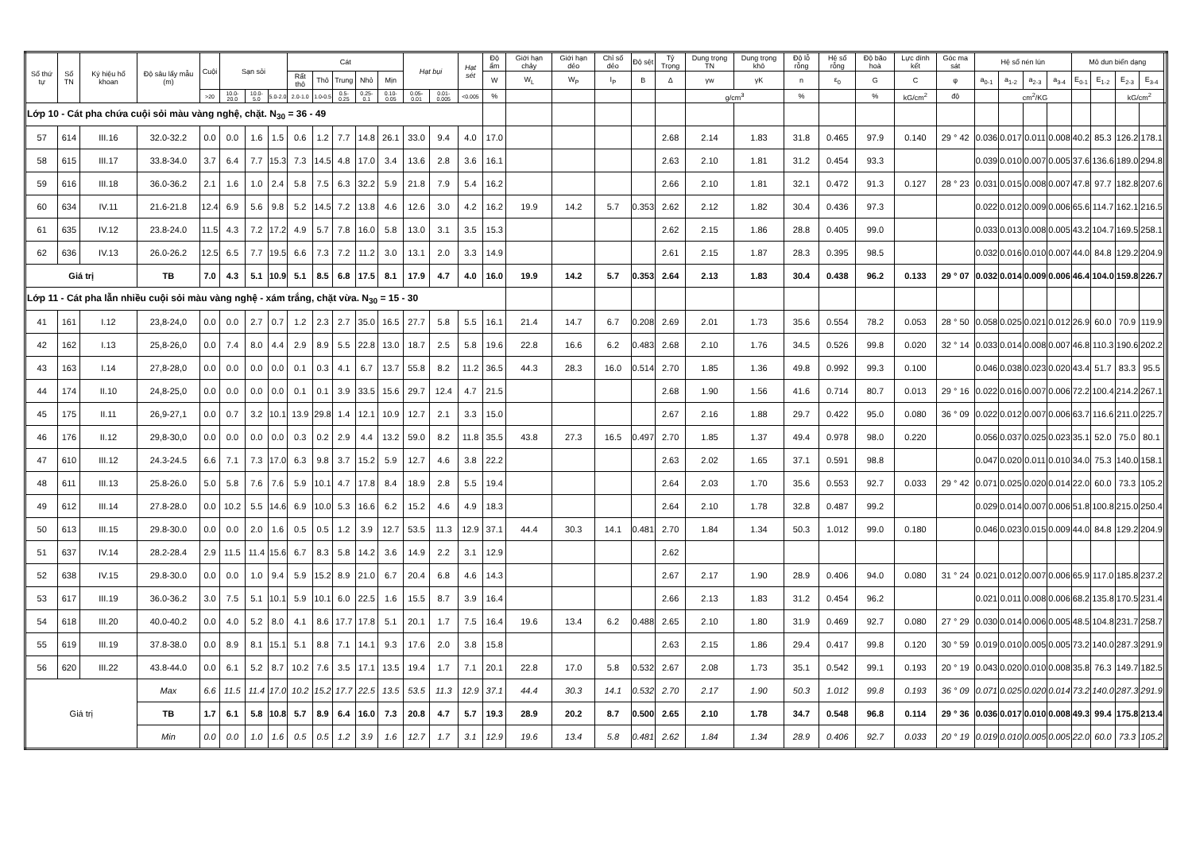| Số thứ tự | Số TN | Ký hiệu hố khoan | Độ sâu lấy mẫu (m) | Cuội | Sạn sỏi | | | Cát | | | | | Hạt bụi | | Hạt sét | Độ ẩm | Giới hạn chảy | Giới hạn dẻo | Chỉ số dẻo | Độ sệt | Tỷ Trọng | Dung trọng TN | Dung trọng khô | Độ lỗ rỗng | Hệ số rỗng | Độ bão hoà | Lực dính kết | Góc ma sát | Hệ số nén lún | | | | Mô dun biến dạng | | | | |
| --- | --- | --- | --- | --- | --- | --- | --- | --- | --- | --- | --- | --- | --- | --- | --- | --- | --- | --- | --- | --- | --- | --- | --- | --- | --- | --- | --- | --- | --- | --- | --- | --- | --- | --- | --- | --- | --- |
| | | | | | | | | Rất thô | Thô | Trung | Nhỏ | Mịn | | | | W | W<sub>L</sub> | W<sub>P</sub> | I<sub>P</sub> | B | Δ | γw | γK | n | ε<sub>0</sub> | G | C | φ | a<sub>0-1</sub> | a<sub>1-2</sub> | a<sub>2-3</sub> | a<sub>3-4</sub> | E<sub>0-1</sub> | E<sub>1-2</sub> | E<sub>2-3</sub> | E<sub>3-4</sub> | |
| | | | | >20 | 10.0-20.0 | 10.0-5.0 | 5.0-2.0 | 2.0-1.0 | 1.0-0.5 | 0.5-0.25 | 0.25-0.1 | 0.10-0.05 | 0.05-0.01 | 0.01-0.005 | <0.005 | % | | | | | | g/cm<sup>3</sup> | | % | | % | kG/cm<sup>2</sup> | độ | | cm<sup>2</sup>/KG | | | | | kG/cm<sup>2</sup> | | |
| Lớp 10 - Cát pha chứa cuội sỏi màu vàng nghệ, chặt. N<sub>30</sub> = 36 - 49 | | | | | | | | | | | | | | | | | | | | | | | | | | | | | | | | | | | | | |
| 57 | 614 | III.16 | 32.0-32.2 | 0.0 | 0.0 | 1.6 | 1.5 | 0.6 | 1.2 | 7.7 | 14.8 | 26.1 | 33.0 | 9.4 | 4.0 | 17.0 | | | | | 2.68 | 2.14 | 1.83 | 31.8 | 0.465 | 97.9 | 0.140 | 29 ° 42 | 0.036 | 0.017 | 0.011 | 0.008 | 40.2 | 85.3 | 126.2 | 178.1 | |
| 58 | 615 | III.17 | 33.8-34.0 | 3.7 | 6.4 | 7.7 | 15.3 | 7.3 | 14.5 | 4.8 | 17.0 | 3.4 | 13.6 | 2.8 | 3.6 | 16.1 | | | | | 2.63 | 2.10 | 1.81 | 31.2 | 0.454 | 93.3 | | | 0.039 | 0.010 | 0.007 | 0.005 | 37.6 | 136.6 | 189.0 | 294.8 | |
| 59 | 616 | III.18 | 36.0-36.2 | 2.1 | 1.6 | 1.0 | 2.4 | 5.8 | 7.5 | 6.3 | 32.2 | 5.9 | 21.8 | 7.9 | 5.4 | 16.2 | | | | | 2.66 | 2.10 | 1.81 | 32.1 | 0.472 | 91.3 | 0.127 | 28 ° 23 | 0.031 | 0.015 | 0.008 | 0.007 | 47.8 | 97.7 | 182.8 | 207.6 | |
| 60 | 634 | IV.11 | 21.6-21.8 | 12.4 | 6.9 | 5.6 | 9.8 | 5.2 | 14.5 | 7.2 | 13.8 | 4.6 | 12.6 | 3.0 | 4.2 | 16.2 | 19.9 | 14.2 | 5.7 | 0.353 | 2.62 | 2.12 | 1.82 | 30.4 | 0.436 | 97.3 | | | 0.022 | 0.012 | 0.009 | 0.006 | 65.6 | 114.7 | 162.1 | 216.5 | |
| 61 | 635 | IV.12 | 23.8-24.0 | 11.5 | 4.3 | 7.2 | 17.2 | 4.9 | 5.7 | 7.8 | 16.0 | 5.8 | 13.0 | 3.1 | 3.5 | 15.3 | | | | | 2.62 | 2.15 | 1.86 | 28.8 | 0.405 | 99.0 | | | 0.033 | 0.013 | 0.008 | 0.005 | 43.2 | 104.7 | 169.5 | 258.1 | |
| 62 | 636 | IV.13 | 26.0-26.2 | 12.5 | 6.5 | 7.7 | 19.5 | 6.6 | 7.3 | 7.2 | 11.2 | 3.0 | 13.1 | 2.0 | 3.3 | 14.9 | | | | | 2.61 | 2.15 | 1.87 | 28.3 | 0.395 | 98.5 | | | 0.032 | 0.016 | 0.010 | 0.007 | 44.0 | 84.8 | 129.2 | 204.9 | |
| Giá trị | | | TB | 7.0 | 4.3 | 5.1 | 10.9 | 5.1 | 8.5 | 6.8 | 17.5 | 8.1 | 17.9 | 4.7 | 4.0 | 16.0 | 19.9 | 14.2 | 5.7 | 0.353 | 2.64 | 2.13 | 1.83 | 30.4 | 0.438 | 96.2 | 0.133 | 29 ° 07 | 0.032 | 0.014 | 0.009 | 0.006 | 46.4 | 104.0 | 159.8 | 226.7 | |
| Lớp 11 - Cát pha lẫn nhiều cuội sỏi màu vàng nghệ - xám trắng, chặt vừa. N<sub>30</sub> = 15 - 30 | | | | | | | | | | | | | | | | | | | | | | | | | | | | | | | | | | | | | |
| 41 | 161 | I.12 | 23,8-24,0 | 0.0 | 0.0 | 2.7 | 0.7 | 1.2 | 2.3 | 2.7 | 35.0 | 16.5 | 27.7 | 5.8 | 5.5 | 16.1 | 21.4 | 14.7 | 6.7 | 0.208 | 2.69 | 2.01 | 1.73 | 35.6 | 0.554 | 78.2 | 0.053 | 28 ° 50 | 0.058 | 0.025 | 0.021 | 0.012 | 26.9 | 60.0 | 70.9 | 119.9 | |
| 42 | 162 | I.13 | 25,8-26,0 | 0.0 | 7.4 | 8.0 | 4.4 | 2.9 | 8.9 | 5.5 | 22.8 | 13.0 | 18.7 | 2.5 | 5.8 | 19.6 | 22.8 | 16.6 | 6.2 | 0.483 | 2.68 | 2.10 | 1.76 | 34.5 | 0.526 | 99.8 | 0.020 | 32 ° 14 | 0.033 | 0.014 | 0.008 | 0.007 | 46.8 | 110.3 | 190.6 | 202.2 | |
| 43 | 163 | I.14 | 27,8-28,0 | 0.0 | 0.0 | 0.0 | 0.0 | 0.1 | 0.3 | 4.1 | 6.7 | 13.7 | 55.8 | 8.2 | 11.2 | 36.5 | 44.3 | 28.3 | 16.0 | 0.514 | 2.70 | 1.85 | 1.36 | 49.8 | 0.992 | 99.3 | 0.100 | | 0.046 | 0.038 | 0.023 | 0.020 | 43.4 | 51.7 | 83.3 | 95.5 | |
| 44 | 174 | II.10 | 24,8-25,0 | 0.0 | 0.0 | 0.0 | 0.0 | 0.1 | 0.1 | 3.9 | 33.5 | 15.6 | 29.7 | 12.4 | 4.7 | 21.5 | | | | | 2.68 | 1.90 | 1.56 | 41.6 | 0.714 | 80.7 | 0.013 | 29 ° 16 | 0.022 | 0.016 | 0.007 | 0.006 | 72.2 | 100.4 | 214.2 | 267.1 | |
| 45 | 175 | II.11 | 26,9-27,1 | 0.0 | 0.7 | 3.2 | 10.1 | 13.9 | 29.8 | 1.4 | 12.1 | 10.9 | 12.7 | 2.1 | 3.3 | 15.0 | | | | | 2.67 | 2.16 | 1.88 | 29.7 | 0.422 | 95.0 | 0.080 | 36 ° 09 | 0.022 | 0.012 | 0.007 | 0.006 | 63.7 | 116.6 | 211.0 | 225.7 | |
| 46 | 176 | II.12 | 29,8-30,0 | 0.0 | 0.0 | 0.0 | 0.0 | 0.3 | 0.2 | 2.9 | 4.4 | 13.2 | 59.0 | 8.2 | 11.8 | 35.5 | 43.8 | 27.3 | 16.5 | 0.497 | 2.70 | 1.85 | 1.37 | 49.4 | 0.978 | 98.0 | 0.220 | | 0.056 | 0.037 | 0.025 | 0.023 | 35.1 | 52.0 | 75.0 | 80.1 | |
| 47 | 610 | III.12 | 24.3-24.5 | 6.6 | 7.1 | 7.3 | 17.0 | 6.3 | 9.8 | 3.7 | 15.2 | 5.9 | 12.7 | 4.6 | 3.8 | 22.2 | | | | | 2.63 | 2.02 | 1.65 | 37.1 | 0.591 | 98.8 | | | 0.047 | 0.020 | 0.011 | 0.010 | 34.0 | 75.3 | 140.0 | 158.1 | |
| 48 | 611 | III.13 | 25.8-26.0 | 5.0 | 5.8 | 7.6 | 7.6 | 5.9 | 10.1 | 4.7 | 17.8 | 8.4 | 18.9 | 2.8 | 5.5 | 19.4 | | | | | 2.64 | 2.03 | 1.70 | 35.6 | 0.553 | 92.7 | 0.033 | 29 ° 42 | 0.071 | 0.025 | 0.020 | 0.014 | 22.0 | 60.0 | 73.3 | 105.2 | |
| 49 | 612 | III.14 | 27.8-28.0 | 0.0 | 10.2 | 5.5 | 14.6 | 6.9 | 10.0 | 5.3 | 16.6 | 6.2 | 15.2 | 4.6 | 4.9 | 18.3 | | | | | 2.64 | 2.10 | 1.78 | 32.8 | 0.487 | 99.2 | | | 0.029 | 0.014 | 0.007 | 0.006 | 51.8 | 100.8 | 215.0 | 250.4 | |
| 50 | 613 | III.15 | 29.8-30.0 | 0.0 | 0.0 | 2.0 | 1.6 | 0.5 | 0.5 | 1.2 | 3.9 | 12.7 | 53.5 | 11.3 | 12.9 | 37.1 | 44.4 | 30.3 | 14.1 | 0.481 | 2.70 | 1.84 | 1.34 | 50.3 | 1.012 | 99.0 | 0.180 | | 0.046 | 0.023 | 0.015 | 0.009 | 44.0 | 84.8 | 129.2 | 204.9 | |
| 51 | 637 | IV.14 | 28.2-28.4 | 2.9 | 11.5 | 11.4 | 15.6 | 6.7 | 8.3 | 5.8 | 14.2 | 3.6 | 14.9 | 2.2 | 3.1 | 12.9 | | | | | 2.62 | | | | | | | | | | | | | | | | |
| 52 | 638 | IV.15 | 29.8-30.0 | 0.0 | 0.0 | 1.0 | 9.4 | 5.9 | 15.2 | 8.9 | 21.0 | 6.7 | 20.4 | 6.8 | 4.6 | 14.3 | | | | | 2.67 | 2.17 | 1.90 | 28.9 | 0.406 | 94.0 | 0.080 | 31 ° 24 | 0.021 | 0.012 | 0.007 | 0.006 | 65.9 | 117.0 | 185.8 | 237.2 | |
| 53 | 617 | III.19 | 36.0-36.2 | 3.0 | 7.5 | 5.1 | 10.1 | 5.9 | 10.1 | 6.0 | 22.5 | 1.6 | 15.5 | 8.7 | 3.9 | 16.4 | | | | | 2.66 | 2.13 | 1.83 | 31.2 | 0.454 | 96.2 | | | 0.021 | 0.011 | 0.008 | 0.006 | 68.2 | 135.8 | 170.5 | 231.4 | |
| 54 | 618 | III.20 | 40.0-40.2 | 0.0 | 4.0 | 5.2 | 8.0 | 4.1 | 8.6 | 17.7 | 17.8 | 5.1 | 20.1 | 1.7 | 7.5 | 16.4 | 19.6 | 13.4 | 6.2 | 0.488 | 2.65 | 2.10 | 1.80 | 31.9 | 0.469 | 92.7 | 0.080 | 27 ° 29 | 0.030 | 0.014 | 0.006 | 0.005 | 48.5 | 104.8 | 231.7 | 258.7 | |
| 55 | 619 | III.19 | 37.8-38.0 | 0.0 | 8.9 | 8.1 | 15.1 | 5.1 | 8.8 | 7.1 | 14.1 | 9.3 | 17.6 | 2.0 | 3.8 | 15.8 | | | | | 2.63 | 2.15 | 1.86 | 29.4 | 0.417 | 99.8 | 0.120 | 30 ° 59 | 0.019 | 0.010 | 0.005 | 0.005 | 73.2 | 140.0 | 287.3 | 291.9 | |
| 56 | 620 | III.22 | 43.8-44.0 | 0.0 | 6.1 | 5.2 | 8.7 | 10.2 | 7.6 | 3.5 | 17.1 | 13.5 | 19.4 | 1.7 | 7.1 | 20.1 | 22.8 | 17.0 | 5.8 | 0.532 | 2.67 | 2.08 | 1.73 | 35.1 | 0.542 | 99.1 | 0.193 | 20 ° 19 | 0.043 | 0.020 | 0.010 | 0.008 | 35.8 | 76.3 | 149.7 | 182.5 | |
| Giá trị | | | Max | 6.6 | 11.5 | 11.4 | 17.0 | 10.2 | 15.2 | 17.7 | 22.5 | 13.5 | 53.5 | 11.3 | 12.9 | 37.1 | 44.4 | 30.3 | 14.1 | 0.532 | 2.70 | 2.17 | 1.90 | 50.3 | 1.012 | 99.8 | 0.193 | 36 ° 09 | 0.071 | 0.025 | 0.020 | 0.014 | 73.2 | 140.0 | 287.3 | 291.9 | |
| | | | TB | 1.7 | 6.1 | 5.8 | 10.8 | 5.7 | 8.9 | 6.4 | 16.0 | 7.3 | 20.8 | 4.7 | 5.7 | 19.3 | 28.9 | 20.2 | 8.7 | 0.500 | 2.65 | 2.10 | 1.78 | 34.7 | 0.548 | 96.8 | 0.114 | 29 ° 36 | 0.036 | 0.017 | 0.010 | 0.008 | 49.3 | 99.4 | 175.8 | 213.4 | |
| | | | Min | 0.0 | 0.0 | 1.0 | 1.6 | 0.5 | 0.5 | 1.2 | 3.9 | 1.6 | 12.7 | 1.7 | 3.1 | 12.9 | 19.6 | 13.4 | 5.8 | 0.481 | 2.62 | 1.84 | 1.34 | 28.9 | 0.406 | 92.7 | 0.033 | 20 ° 19 | 0.019 | 0.010 | 0.005 | 0.005 | 22.0 | 60.0 | 73.3 | 105.2 | |